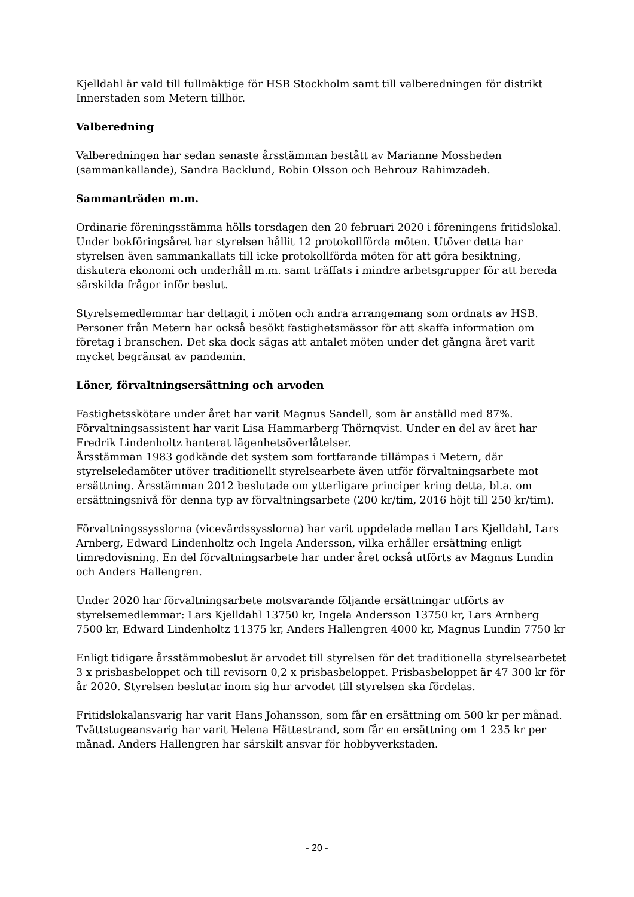Kjelldahl är vald till fullmäktige för HSB Stockholm samt till valberedningen för distrikt Innerstaden som Metern tillhör.
Valberedning
Valberedningen har sedan senaste årsstämman bestått av Marianne Mossheden (sammankallande), Sandra Backlund, Robin Olsson och Behrouz Rahimzadeh.
Sammanträden m.m.
Ordinarie föreningsstämma hölls torsdagen den 20 februari 2020 i föreningens fritidslokal. Under bokföringsåret har styrelsen hållit 12 protokollförda möten. Utöver detta har styrelsen även sammankallats till icke protokollförda möten för att göra besiktning, diskutera ekonomi och underhåll m.m. samt träffats i mindre arbetsgrupper för att bereda särskilda frågor inför beslut.
Styrelsemedlemmar har deltagit i möten och andra arrangemang som ordnats av HSB. Personer från Metern har också besökt fastighetsmässor för att skaffa information om företag i branschen. Det ska dock sägas att antalet möten under det gångna året varit mycket begränsat av pandemin.
Löner, förvaltningsersättning och arvoden
Fastighetsskötare under året har varit Magnus Sandell, som är anställd med 87%. Förvaltningsassistent har varit Lisa Hammarberg Thörnqvist. Under en del av året har Fredrik Lindenholtz hanterat lägenhetsöverlåtelser.
Årsstämman 1983 godkände det system som fortfarande tillämpas i Metern, där styrelseledamöter utöver traditionellt styrelsearbete även utför förvaltningsarbete mot ersättning. Årsstämman 2012 beslutade om ytterligare principer kring detta, bl.a. om ersättningsnivå för denna typ av förvaltningsarbete (200 kr/tim, 2016 höjt till 250 kr/tim).
Förvaltningssysslorna (vicevärdssysslorna) har varit uppdelade mellan Lars Kjelldahl, Lars Arnberg, Edward Lindenholtz och Ingela Andersson, vilka erhåller ersättning enligt timredovisning. En del förvaltningsarbete har under året också utförts av Magnus Lundin och Anders Hallengren.
Under 2020 har förvaltningsarbete motsvarande följande ersättningar utförts av styrelsemedlemmar: Lars Kjelldahl 13750 kr, Ingela Andersson 13750 kr, Lars Arnberg 7500 kr, Edward Lindenholtz 11375 kr, Anders Hallengren 4000 kr, Magnus Lundin 7750 kr
Enligt tidigare årsstämmobeslut är arvodet till styrelsen för det traditionella styrelsearbetet 3 x prisbasbeloppet och till revisorn 0,2 x prisbasbeloppet. Prisbasbeloppet är 47 300 kr för år 2020. Styrelsen beslutar inom sig hur arvodet till styrelsen ska fördelas.
Fritidslokalansvarig har varit Hans Johansson, som får en ersättning om 500 kr per månad. Tvättstugeansvarig har varit Helena Hättestrand, som får en ersättning om 1 235 kr per månad. Anders Hallengren har särskilt ansvar för hobbyverkstaden.
- 20 -